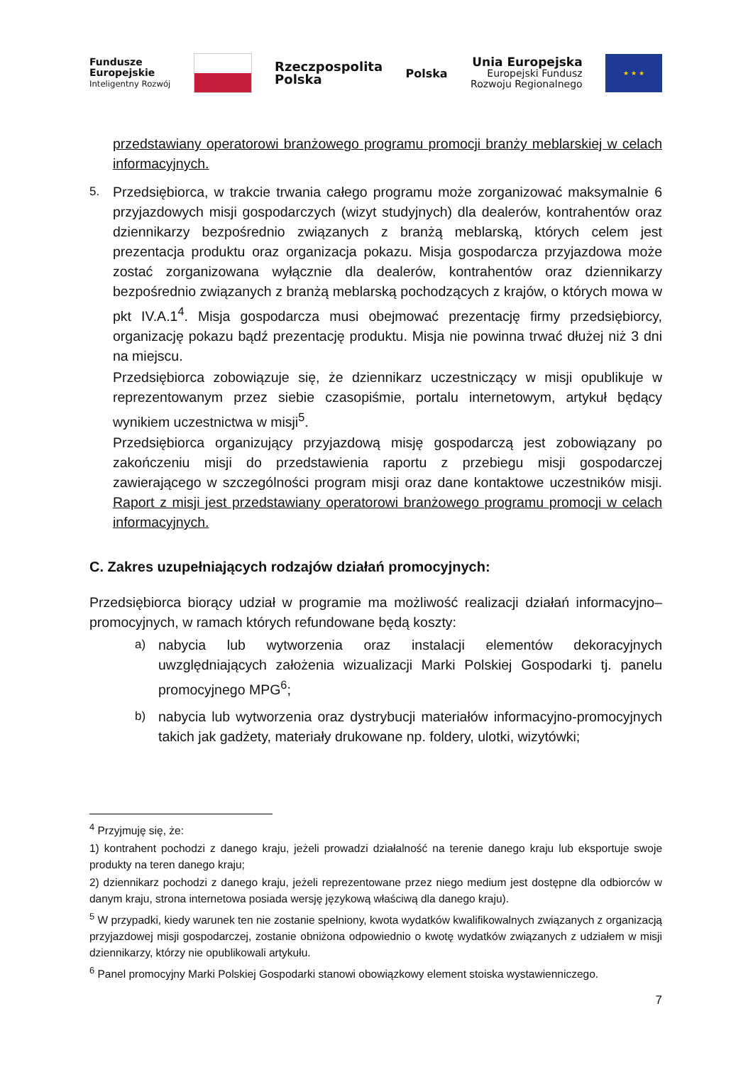Fundusze
Europejskie
Inteligentny Rozwój
Rzeczpospolita
Polska
Polska
Unia Europejska
Europejski Fundusz
Rozwoju Regionalnego
★ ★ ★
przedstawiany operatorowi branżowego programu promocji branży meblarskiej w celach informacyjnych.
5. Przedsiębiorca, w trakcie trwania całego programu może zorganizować maksymalnie 6 przyjazdowych misji gospodarczych (wizyt studyjnych) dla dealerów, kontrahentów oraz dziennikarzy bezpośrednio związanych z branżą meblarską, których celem jest prezentacja produktu oraz organizacja pokazu. Misja gospodarcza przyjazdowa może zostać zorganizowana wyłącznie dla dealerów, kontrahentów oraz dziennikarzy bezpośrednio związanych z branżą meblarską pochodzących z krajów, o których mowa w pkt IV.A.1<sup>4</sup>. Misja gospodarcza musi obejmować prezentację firmy przedsiębiorcy, organizację pokazu bądź prezentację produktu. Misja nie powinna trwać dłużej niż 3 dni na miejscu.
Przedsiębiorca zobowiązuje się, że dziennikarz uczestniczący w misji opublikuje w reprezentowanym przez siebie czasopiśmie, portalu internetowym, artykuł będący wynikiem uczestnictwa w misji<sup>5</sup>.
Przedsiębiorca organizujący przyjazdową misję gospodarczą jest zobowiązany po zakończeniu misji do przedstawienia raportu z przebiegu misji gospodarczej zawierającego w szczególności program misji oraz dane kontaktowe uczestników misji. Raport z misji jest przedstawiany operatorowi branżowego programu promocji w celach informacyjnych.
C. Zakres uzupełniających rodzajów działań promocyjnych:
Przedsiębiorca biorący udział w programie ma możliwość realizacji działań informacyjno– promocyjnych, w ramach których refundowane będą koszty:
a) nabycia lub wytworzenia oraz instalacji elementów dekoracyjnych uwzględniających założenia wizualizacji Marki Polskiej Gospodarki tj. panelu promocyjnego MPG<sup>6</sup>;
b) nabycia lub wytworzenia oraz dystrybucji materiałów informacyjno-promocyjnych takich jak gadżety, materiały drukowane np. foldery, ulotki, wizytówki;
<sup>4</sup> Przyjmuję się, że:
1) kontrahent pochodzi z danego kraju, jeżeli prowadzi działalność na terenie danego kraju lub eksportuje swoje produkty na teren danego kraju;
2) dziennikarz pochodzi z danego kraju, jeżeli reprezentowane przez niego medium jest dostępne dla odbiorców w danym kraju, strona internetowa posiada wersję językową właściwą dla danego kraju).
<sup>5</sup> W przypadki, kiedy warunek ten nie zostanie spełniony, kwota wydatków kwalifikowalnych związanych z organizacją przyjazdowej misji gospodarczej, zostanie obniżona odpowiednio o kwotę wydatków związanych z udziałem w misji dziennikarzy, którzy nie opublikowali artykułu.
<sup>6</sup> Panel promocyjny Marki Polskiej Gospodarki stanowi obowiązkowy element stoiska wystawienniczego.
7